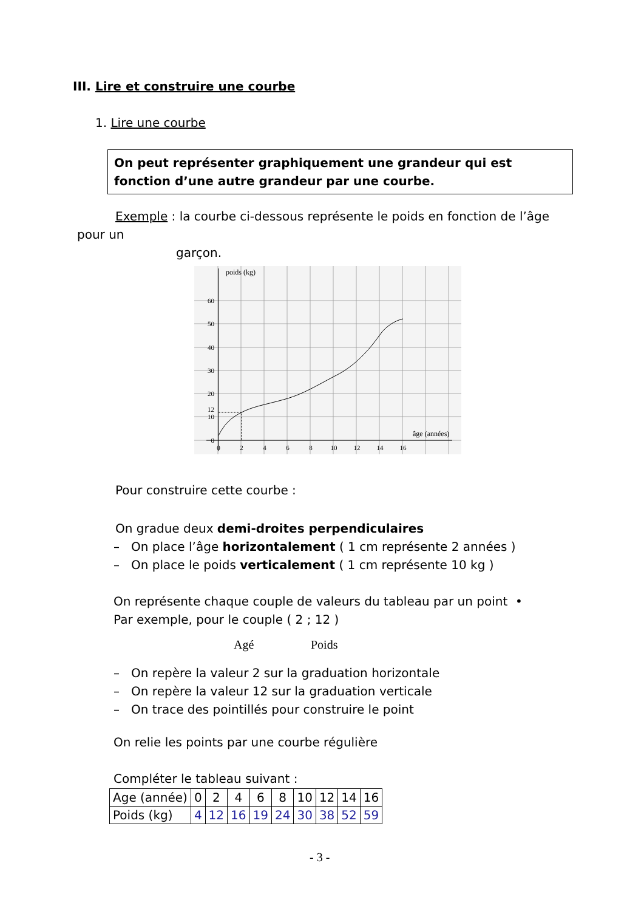III. Lire et construire une courbe
1. Lire une courbe
On peut représenter graphiquement une grandeur qui est fonction d’une autre grandeur par une courbe.
Exemple : la courbe ci-dessous représente le poids en fonction de l’âge
pour un
garçon.
poids (kg)
60
50
40
30
20
12
10
0
0
2
4
6
8
10
12
14
16
âge (années)
Pour construire cette courbe :
On gradue deux demi-droites perpendiculaires
– On place l’âge horizontalement ( 1 cm représente 2 années )
– On place le poids verticalement ( 1 cm représente 10 kg )
On représente chaque couple de valeurs du tableau par un point •
Par exemple, pour le couple ( 2 ; 12 )
Agé Poids
– On repère la valeur 2 sur la graduation horizontale
– On repère la valeur 12 sur la graduation verticale
– On trace des pointillés pour construire le point
On relie les points par une courbe régulière
Compléter le tableau suivant :
| Age (année) | 0 | 2 | 4 | 6 | 8 | 10 | 12 | 14 | 16 |
| Poids (kg) | 4 | 12 | 16 | 19 | 24 | 30 | 38 | 52 | 59 |
- 3 -